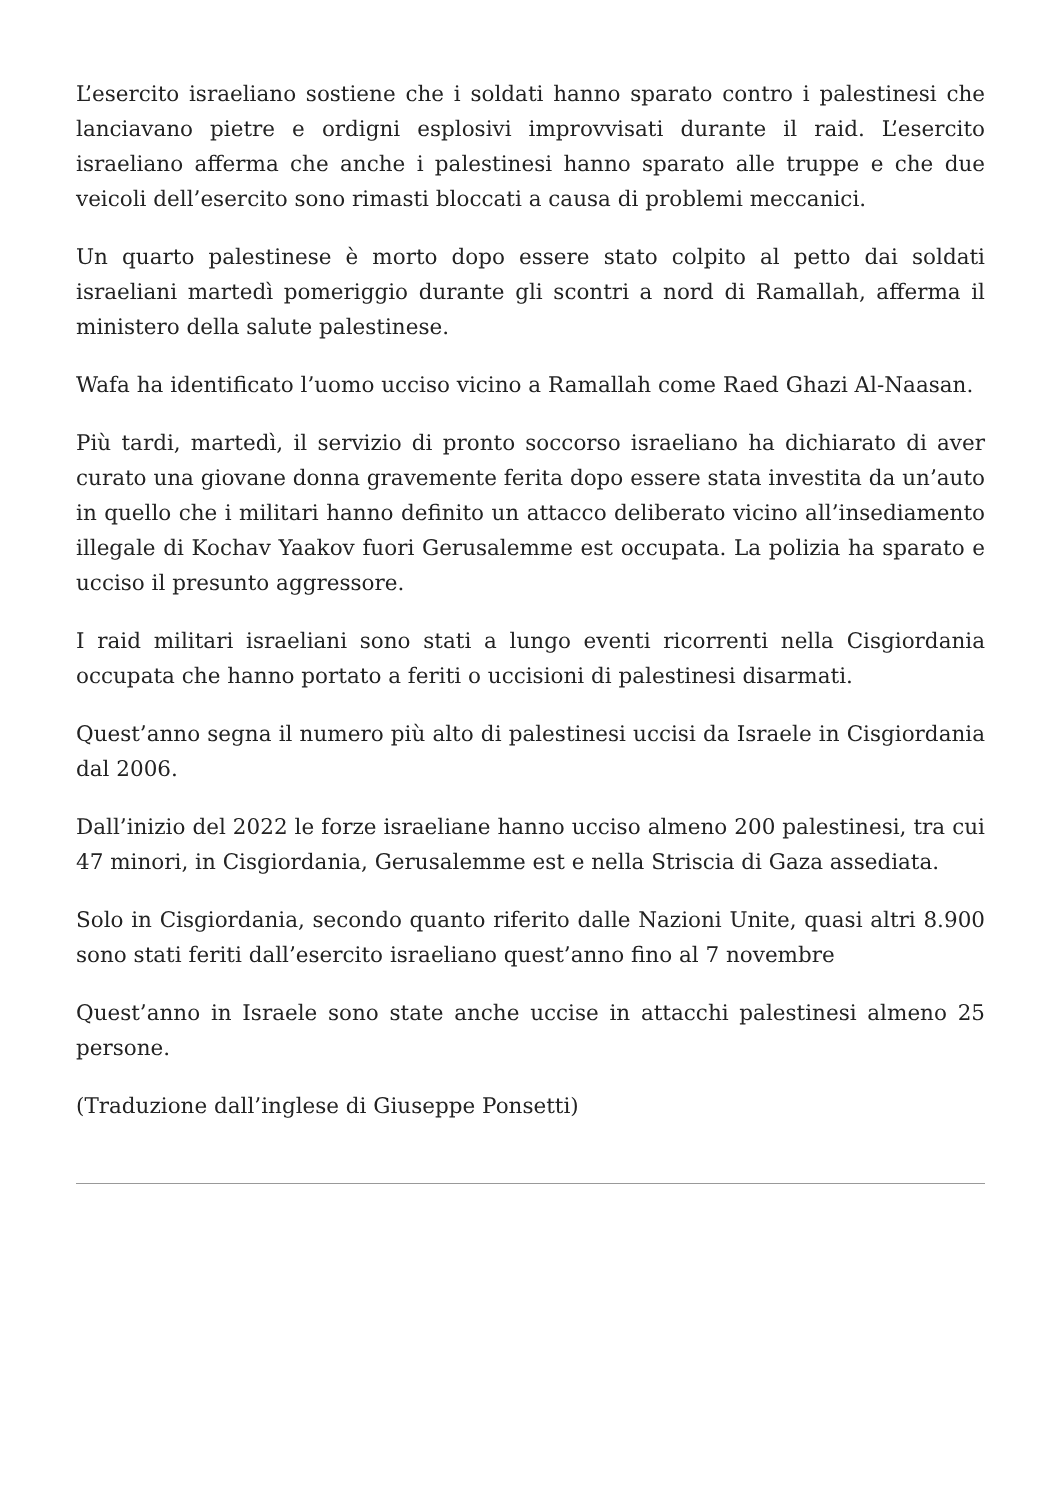L’esercito israeliano sostiene che i soldati hanno sparato contro i palestinesi che lanciavano pietre e ordigni esplosivi improvvisati durante il raid. L’esercito israeliano afferma che anche i palestinesi hanno sparato alle truppe e che due veicoli dell’esercito sono rimasti bloccati a causa di problemi meccanici.
Un quarto palestinese è morto dopo essere stato colpito al petto dai soldati israeliani martedì pomeriggio durante gli scontri a nord di Ramallah, afferma il ministero della salute palestinese.
Wafa ha identificato l’uomo ucciso vicino a Ramallah come Raed Ghazi Al-Naasan.
Più tardi, martedì, il servizio di pronto soccorso israeliano ha dichiarato di aver curato una giovane donna gravemente ferita dopo essere stata investita da un’auto in quello che i militari hanno definito un attacco deliberato vicino all’insediamento illegale di Kochav Yaakov fuori Gerusalemme est occupata. La polizia ha sparato e ucciso il presunto aggressore.
I raid militari israeliani sono stati a lungo eventi ricorrenti nella Cisgiordania occupata che hanno portato a feriti o uccisioni di palestinesi disarmati.
Quest’anno segna il numero più alto di palestinesi uccisi da Israele in Cisgiordania dal 2006.
Dall’inizio del 2022 le forze israeliane hanno ucciso almeno 200 palestinesi, tra cui 47 minori, in Cisgiordania, Gerusalemme est e nella Striscia di Gaza assediata.
Solo in Cisgiordania, secondo quanto riferito dalle Nazioni Unite, quasi altri 8.900 sono stati feriti dall’esercito israeliano quest’anno fino al 7 novembre
Quest’anno in Israele sono state anche uccise in attacchi palestinesi almeno 25 persone.
(Traduzione dall’inglese di Giuseppe Ponsetti)